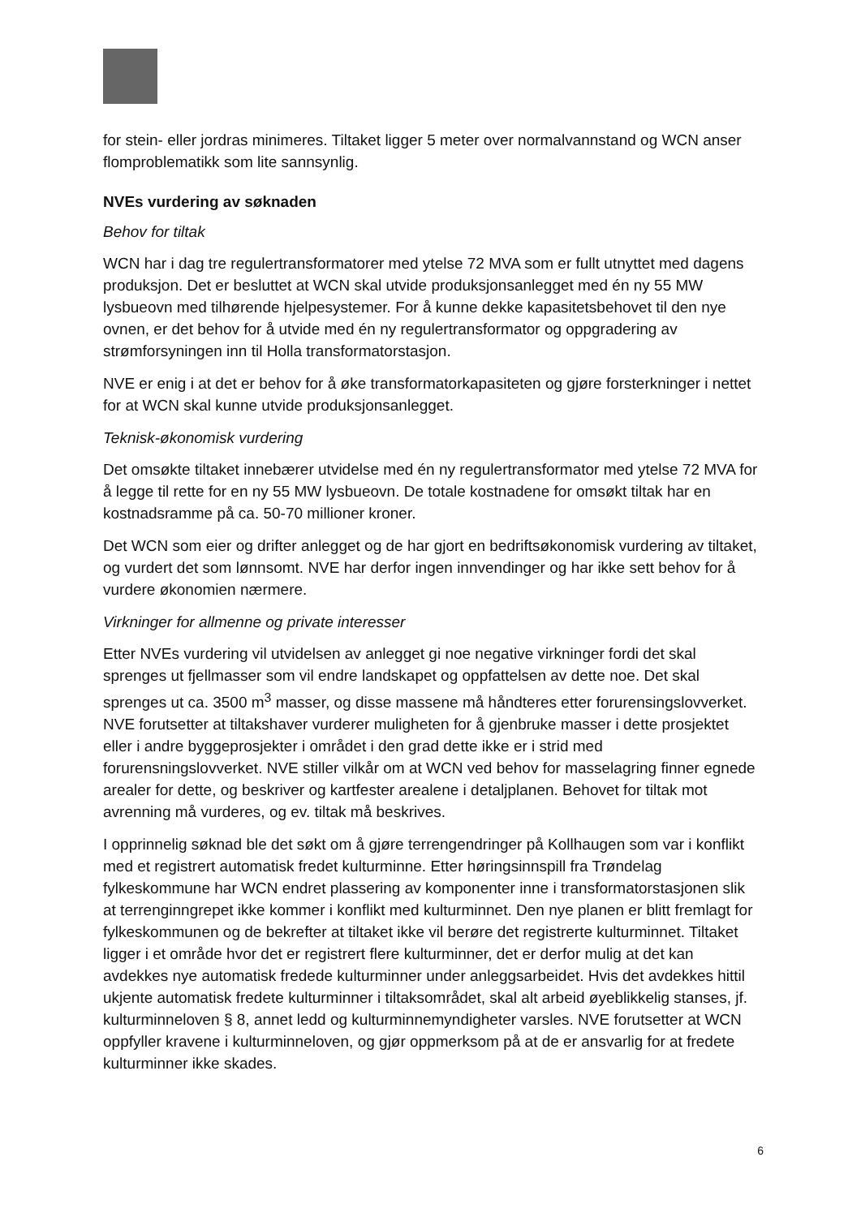for stein- eller jordras minimeres. Tiltaket ligger 5 meter over normalvannstand og WCN anser flomproblematikk som lite sannsynlig.
NVEs vurdering av søknaden
Behov for tiltak
WCN har i dag tre regulertransformatorer med ytelse 72 MVA som er fullt utnyttet med dagens produksjon. Det er besluttet at WCN skal utvide produksjonsanlegget med én ny 55 MW lysbueovn med tilhørende hjelpesystemer. For å kunne dekke kapasitetsbehovet til den nye ovnen, er det behov for å utvide med én ny regulertransformator og oppgradering av strømforsyningen inn til Holla transformatorstasjon.
NVE er enig i at det er behov for å øke transformatorkapasiteten og gjøre forsterkninger i nettet for at WCN skal kunne utvide produksjonsanlegget.
Teknisk-økonomisk vurdering
Det omsøkte tiltaket innebærer utvidelse med én ny regulertransformator med ytelse 72 MVA for å legge til rette for en ny 55 MW lysbueovn. De totale kostnadene for omsøkt tiltak har en kostnadsramme på ca. 50-70 millioner kroner.
Det WCN som eier og drifter anlegget og de har gjort en bedriftsøkonomisk vurdering av tiltaket, og vurdert det som lønnsomt. NVE har derfor ingen innvendinger og har ikke sett behov for å vurdere økonomien nærmere.
Virkninger for allmenne og private interesser
Etter NVEs vurdering vil utvidelsen av anlegget gi noe negative virkninger fordi det skal sprenges ut fjellmasser som vil endre landskapet og oppfattelsen av dette noe. Det skal sprenges ut ca. 3500 m<sup>3</sup> masser, og disse massene må håndteres etter forurensingslovverket. NVE forutsetter at tiltakshaver vurderer muligheten for å gjenbruke masser i dette prosjektet eller i andre byggeprosjekter i området i den grad dette ikke er i strid med forurensningslovverket. NVE stiller vilkår om at WCN ved behov for masselagring finner egnede arealer for dette, og beskriver og kartfester arealene i detaljplanen. Behovet for tiltak mot avrenning må vurderes, og ev. tiltak må beskrives.
I opprinnelig søknad ble det søkt om å gjøre terrengendringer på Kollhaugen som var i konflikt med et registrert automatisk fredet kulturminne. Etter høringsinnspill fra Trøndelag fylkeskommune har WCN endret plassering av komponenter inne i transformatorstasjonen slik at terrenginngrepet ikke kommer i konflikt med kulturminnet. Den nye planen er blitt fremlagt for fylkeskommunen og de bekrefter at tiltaket ikke vil berøre det registrerte kulturminnet. Tiltaket ligger i et område hvor det er registrert flere kulturminner, det er derfor mulig at det kan avdekkes nye automatisk fredede kulturminner under anleggsarbeidet. Hvis det avdekkes hittil ukjente automatisk fredete kulturminner i tiltaksområdet, skal alt arbeid øyeblikkelig stanses, jf. kulturminneloven § 8, annet ledd og kulturminnemyndigheter varsles. NVE forutsetter at WCN oppfyller kravene i kulturminneloven, og gjør oppmerksom på at de er ansvarlig for at fredete kulturminner ikke skades.
6